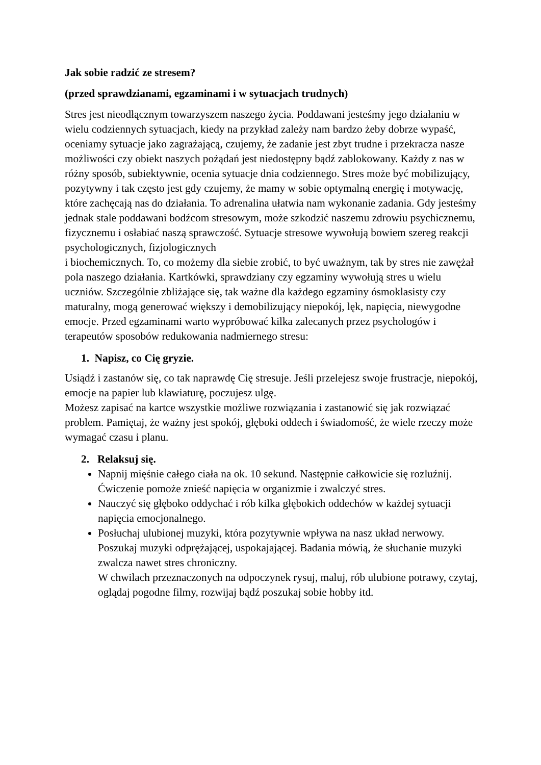Jak sobie radzić ze stresem?
(przed sprawdzianami, egzaminami i w sytuacjach trudnych)
Stres jest nieodłącznym towarzyszem naszego życia. Poddawani jesteśmy jego działaniu w wielu codziennych sytuacjach, kiedy na przykład zależy nam bardzo żeby dobrze wypaść, oceniamy sytuacje jako zagrażającą, czujemy, że zadanie jest zbyt trudne i przekracza nasze możliwości czy obiekt naszych pożądań jest niedostępny bądź zablokowany. Każdy z nas w różny sposób, subiektywnie, ocenia sytuacje dnia codziennego. Stres może być mobilizujący, pozytywny i tak często jest gdy czujemy, że mamy w sobie optymalną energię i motywację, które zachęcają nas do działania. To adrenalina ułatwia nam wykonanie zadania. Gdy jesteśmy jednak stale poddawani bodźcom stresowym, może szkodzić naszemu zdrowiu psychicznemu, fizycznemu i osłabiać naszą sprawczość. Sytuacje stresowe wywołują bowiem szereg reakcji psychologicznych, fizjologicznych
i biochemicznych. To, co możemy dla siebie zrobić, to być uważnym, tak by stres nie zawężał pola naszego działania. Kartkówki, sprawdziany czy egzaminy wywołują stres u wielu uczniów. Szczególnie zbliżające się, tak ważne dla każdego egzaminy ósmoklasisty czy maturalny, mogą generować większy i demobilizujący niepokój, lęk, napięcia, niewygodne emocje. Przed egzaminami warto wypróbować kilka zalecanych przez psychologów i terapeutów sposobów redukowania nadmiernego stresu:
1. Napisz, co Cię gryzie.
Usiądź i zastanów się, co tak naprawdę Cię stresuje. Jeśli przelejesz swoje frustracje, niepokój, emocje na papier lub klawiaturę, poczujesz ulgę.
Możesz zapisać na kartce wszystkie możliwe rozwiązania i zastanowić się jak rozwiązać problem. Pamiętaj, że ważny jest spokój, głęboki oddech i świadomość, że wiele rzeczy może wymagać czasu i planu.
2. Relaksuj się.
Napnij mięśnie całego ciała na ok. 10 sekund. Następnie całkowicie się rozluźnij. Ćwiczenie pomoże znieść napięcia w organizmie i zwalczyć stres.
Nauczyć się głęboko oddychać i rób kilka głębokich oddechów w każdej sytuacji napięcia emocjonalnego.
Posłuchaj ulubionej muzyki, która pozytywnie wpływa na nasz układ nerwowy. Poszukaj muzyki odprężającej, uspokajającej. Badania mówią, że słuchanie muzyki zwalcza nawet stres chroniczny.
W chwilach przeznaczonych na odpoczynek rysuj, maluj, rób ulubione potrawy, czytaj, oglądaj pogodne filmy, rozwijaj bądź poszukaj sobie hobby itd.